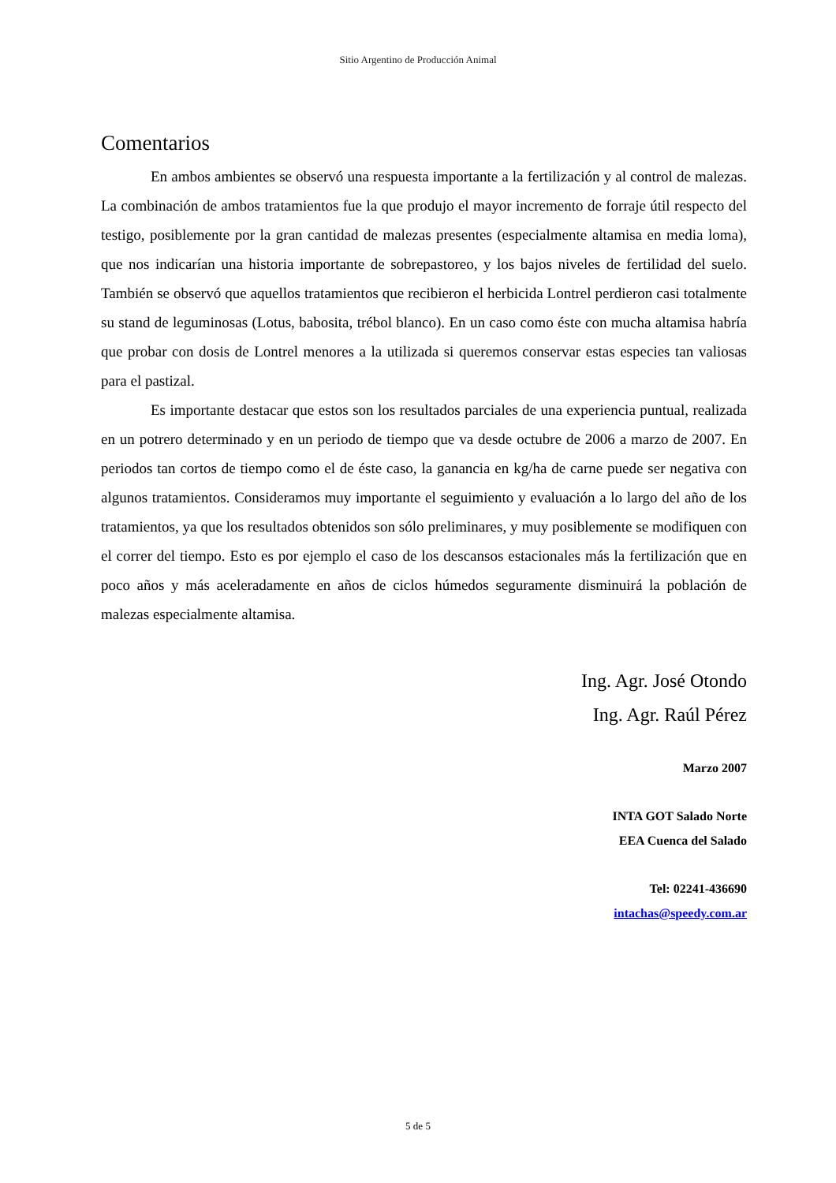Sitio Argentino de Producción Animal
Comentarios
En ambos ambientes se observó una respuesta importante a la fertilización y al control de malezas. La combinación de ambos tratamientos fue la que produjo el mayor incremento de forraje útil respecto del testigo, posiblemente por la gran cantidad de malezas presentes (especialmente altamisa en media loma), que nos indicarían una historia importante de sobrepastoreo, y los bajos niveles de fertilidad del suelo. También se observó que aquellos tratamientos que recibieron el herbicida Lontrel perdieron casi totalmente su stand de leguminosas (Lotus, babosita, trébol blanco). En un caso como éste con mucha altamisa habría que probar con dosis de Lontrel menores a la utilizada si queremos conservar estas especies tan valiosas para el pastizal.
Es importante destacar que estos son los resultados parciales de una experiencia puntual, realizada en un potrero determinado y en un periodo de tiempo que va desde octubre de 2006 a marzo de 2007. En periodos tan cortos de tiempo como el de éste caso, la ganancia en kg/ha de carne puede ser negativa con algunos tratamientos. Consideramos muy importante el seguimiento y evaluación a lo largo del año de los tratamientos, ya que los resultados obtenidos son sólo preliminares, y muy posiblemente se modifiquen con el correr del tiempo. Esto es por ejemplo el caso de los descansos estacionales más la fertilización que en poco años y más aceleradamente en años de ciclos húmedos seguramente disminuirá la población de malezas especialmente altamisa.
Ing. Agr. José Otondo
Ing. Agr. Raúl Pérez
Marzo 2007
INTA GOT Salado Norte
EEA Cuenca del Salado
Tel: 02241-436690
intachas@speedy.com.ar
5 de 5